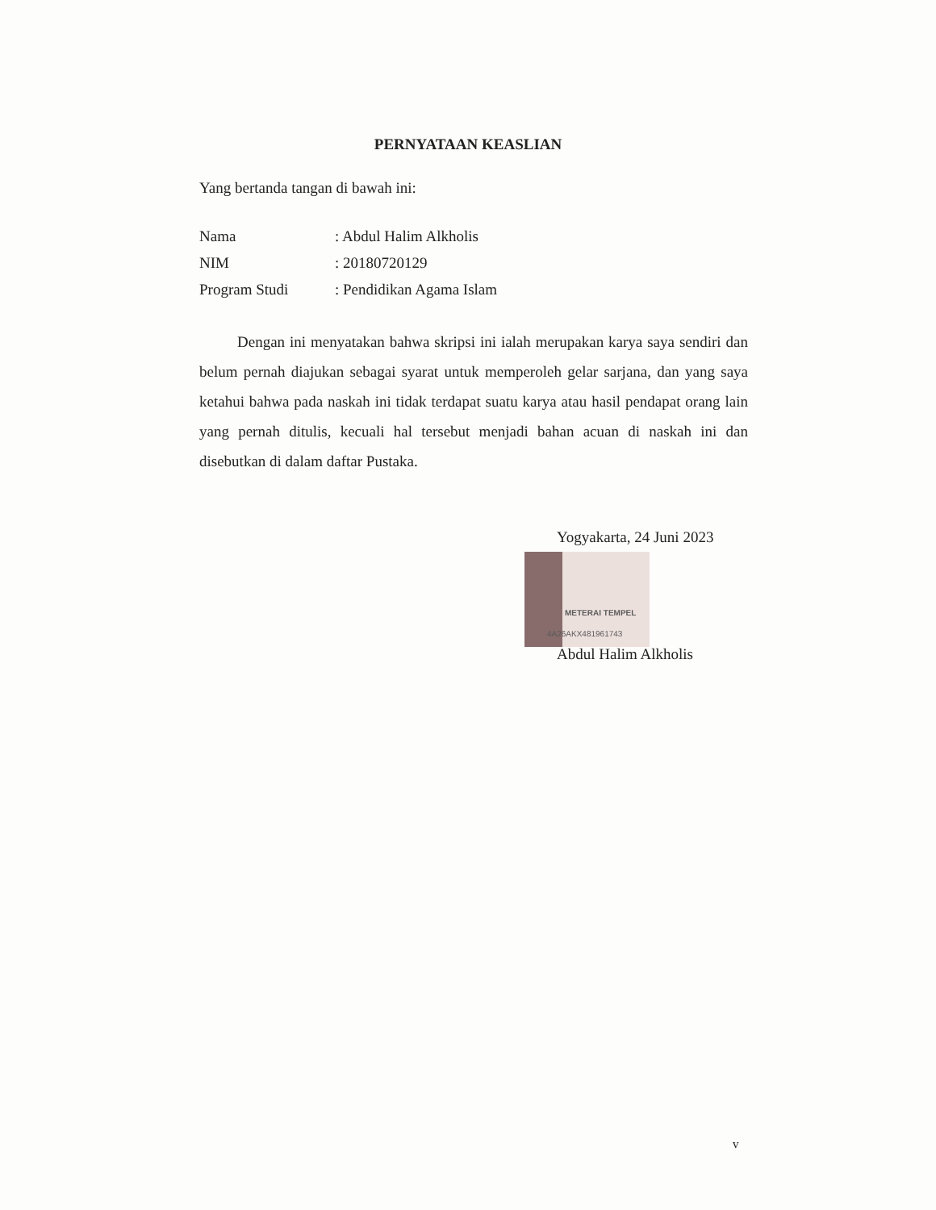PERNYATAAN KEASLIAN
Yang bertanda tangan di bawah ini:
Nama: Abdul Halim Alkholis
NIM: 20180720129
Program Studi: Pendidikan Agama Islam
Dengan ini menyatakan bahwa skripsi ini ialah merupakan karya saya sendiri dan belum pernah diajukan sebagai syarat untuk memperoleh gelar sarjana, dan yang saya ketahui bahwa pada naskah ini tidak terdapat suatu karya atau hasil pendapat orang lain yang pernah ditulis, kecuali hal tersebut menjadi bahan acuan di naskah ini dan disebutkan di dalam daftar Pustaka.
Yogyakarta, 24 Juni 2023
METERAI TEMPEL
4A26AKX481961743
Abdul Halim Alkholis
v